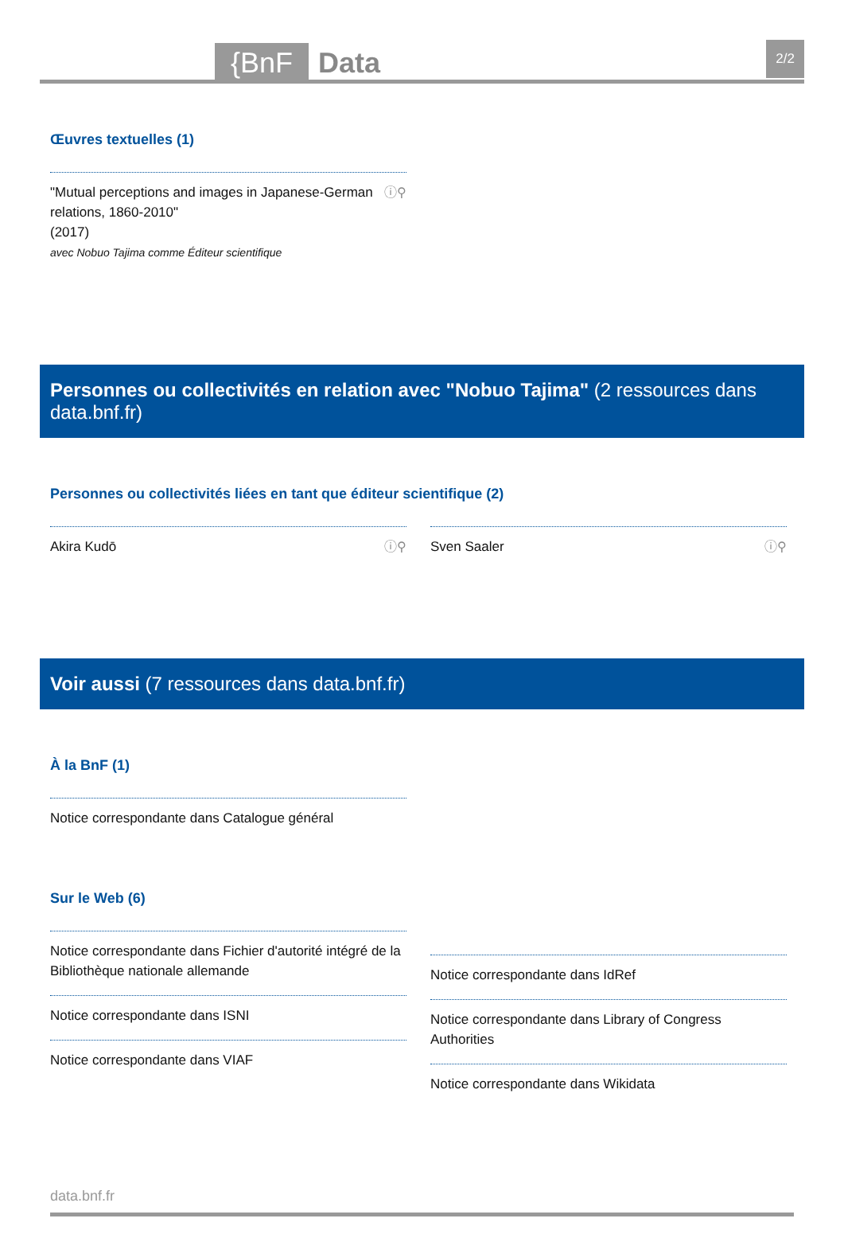{BnF Data 2/2
Œuvres textuelles (1)
ⓘ⚲ "Mutual perceptions and images in Japanese-German relations, 1860-2010"
(2017)
avec Nobuo Tajima comme Éditeur scientifique
Personnes ou collectivités en relation avec "Nobuo Tajima" (2 ressources dans data.bnf.fr)
Personnes ou collectivités liées en tant que éditeur scientifique (2)
ⓘ⚲ Akira Kudō ⓘ⚲ Sven Saaler
Voir aussi (7 ressources dans data.bnf.fr)
À la BnF (1)
Notice correspondante dans Catalogue général
Sur le Web (6)
Notice correspondante dans Fichier d'autorité intégré de la Bibliothèque nationale allemande
Notice correspondante dans ISNI
Notice correspondante dans VIAF
Notice correspondante dans IdRef
Notice correspondante dans Library of Congress Authorities
Notice correspondante dans Wikidata
data.bnf.fr